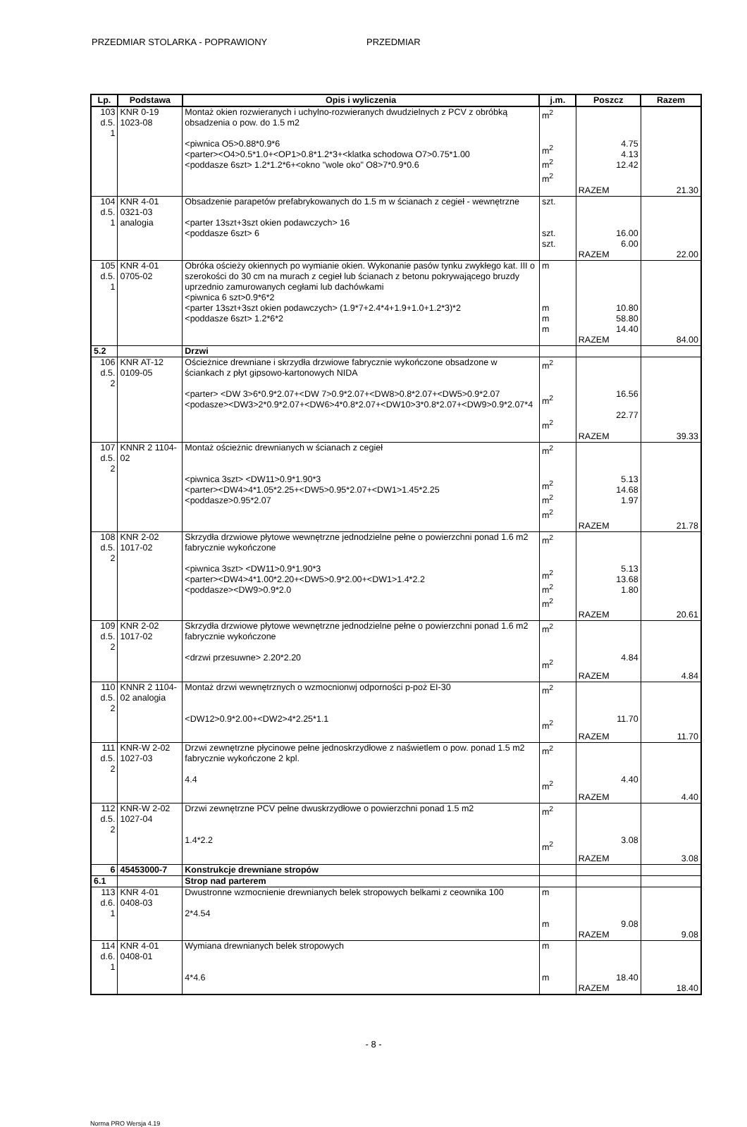PRZEDMIAR STOLARKA - POPRAWIONY PRZEDMIAR
| Lp. | Podstawa | Opis i wyliczenia | j.m. | Poszcz | Razem |
| --- | --- | --- | --- | --- | --- |
| 103 d.5. 1 | KNR 0-19 1023-08 | Montaż okien rozwieranych i uchylno-rozwieranych dwudzielnych z PCV z obróbką obsadzenia o pow. do 1.5 m2 <piwnica O5>0.88*0.9*6 <parter><O4>0.5*1.0+<OP1>0.8*1.2*3+<klatka schodowa O7>0.75*1.00 <poddasze 6szt> 1.2*1.2*6+<okno "wole oko" O8>7*0.9*0.6 | m<sup>2</sup> m<sup>2</sup> m<sup>2</sup> m<sup>2</sup> | 4.75 4.13 12.42 | |
| | | | | RAZEM | 21.30 |
| 104 d.5. 1 | KNR 4-01 0321-03 analogia | Obsadzenie parapetów prefabrykowanych do 1.5 m w ścianach z cegieł - wewnętrzne <parter 13szt+3szt okien podawczych> 16 <poddasze 6szt> 6 | szt. szt. szt. | 16.00 6.00 | |
| | | | | RAZEM | 22.00 |
| 105 d.5. 1 | KNR 4-01 0705-02 | Obróka ościeży okiennych po wymianie okien. Wykonanie pasów tynku zwykłego kat. III o szerokości do 30 cm na murach z cegieł lub ścianach z betonu pokrywającego bruzdy uprzednio zamurowanych cegłami lub dachówkami <piwnica 6 szt>0.9*6*2 <parter 13szt+3szt okien podawczych> (1.9*7+2.4*4+1.9+1.0+1.2*3)*2 <poddasze 6szt> 1.2*6*2 | m m m m | 10.80 58.80 14.40 | |
| | | | | RAZEM | 84.00 |
| 5.2 | | Drzwi | | | |
| 106 d.5. 2 | KNR AT-12 0109-05 | Ościeżnice drewniane i skrzydła drzwiowe fabrycznie wykończone obsadzone w ściankach z płyt gipsowo-kartonowych NIDA <parter> <DW 3>6*0.9*2.07+<DW 7>0.9*2.07+<DW8>0.8*2.07+<DW5>0.9*2.07 <podasze><DW3>2*0.9*2.07+<DW6>4*0.8*2.07+<DW10>3*0.8*2.07+<DW9>0.9*2.07*4 | m<sup>2</sup> m<sup>2</sup> m<sup>2</sup> | 16.56 22.77 | |
| | | | | RAZEM | 39.33 |
| 107 d.5. 2 | KNNR 2 1104-02 | Montaż ościeżnic drewnianych w ścianach z cegieł <piwnica 3szt> <DW11>0.9*1.90*3 <parter><DW4>4*1.05*2.25+<DW5>0.95*2.07+<DW1>1.45*2.25 <poddasze>0.95*2.07 | m<sup>2</sup> m<sup>2</sup> m<sup>2</sup> m<sup>2</sup> | 5.13 14.68 1.97 | |
| | | | | RAZEM | 21.78 |
| 108 d.5. 2 | KNR 2-02 1017-02 | Skrzydła drzwiowe płytowe wewnętrzne jednodzielne pełne o powierzchni ponad 1.6 m2 fabrycznie wykończone <piwnica 3szt> <DW11>0.9*1.90*3 <parter><DW4>4*1.00*2.20+<DW5>0.9*2.00+<DW1>1.4*2.2 <poddasze><DW9>0.9*2.0 | m<sup>2</sup> m<sup>2</sup> m<sup>2</sup> m<sup>2</sup> | 5.13 13.68 1.80 | |
| | | | | RAZEM | 20.61 |
| 109 d.5. 2 | KNR 2-02 1017-02 | Skrzydła drzwiowe płytowe wewnętrzne jednodzielne pełne o powierzchni ponad 1.6 m2 fabrycznie wykończone <drzwi przesuwne> 2.20*2.20 | m<sup>2</sup> m<sup>2</sup> | 4.84 | |
| | | | | RAZEM | 4.84 |
| 110 d.5. 2 | KNNR 2 1104-02 analogia | Montaż drzwi wewnętrznych o wzmocnionwj odporności p-poż EI-30 <DW12>0.9*2.00+<DW2>4*2.25*1.1 | m<sup>2</sup> m<sup>2</sup> | 11.70 | |
| | | | | RAZEM | 11.70 |
| 111 d.5. 2 | KNR-W 2-02 1027-03 | Drzwi zewnętrzne płycinowe pełne jednoskrzydłowe z naświetlem o pow. ponad 1.5 m2 fabrycznie wykończone 2 kpl. 4.4 | m<sup>2</sup> m<sup>2</sup> | 4.40 | |
| | | | | RAZEM | 4.40 |
| 112 d.5. 2 | KNR-W 2-02 1027-04 | Drzwi zewnętrzne PCV pełne dwuskrzydłowe o powierzchni ponad 1.5 m2 1.4*2.2 | m<sup>2</sup> m<sup>2</sup> | 3.08 | |
| | | | | RAZEM | 3.08 |
| 6 | 45453000-7 | Konstrukcje drewniane stropów | | | |
| 6.1 | | Strop nad parterem | | | |
| 113 d.6. 1 | KNR 4-01 0408-03 | Dwustronne wzmocnienie drewnianych belek stropowych belkami z ceownika 100 2*4.54 | m m | 9.08 | |
| | | | | RAZEM | 9.08 |
| 114 d.6. 1 | KNR 4-01 0408-01 | Wymiana drewnianych belek stropowych 4*4.6 | m m | 18.40 | |
| | | | | RAZEM | 18.40 |
- 8 -
Norma PRO Wersja 4.19